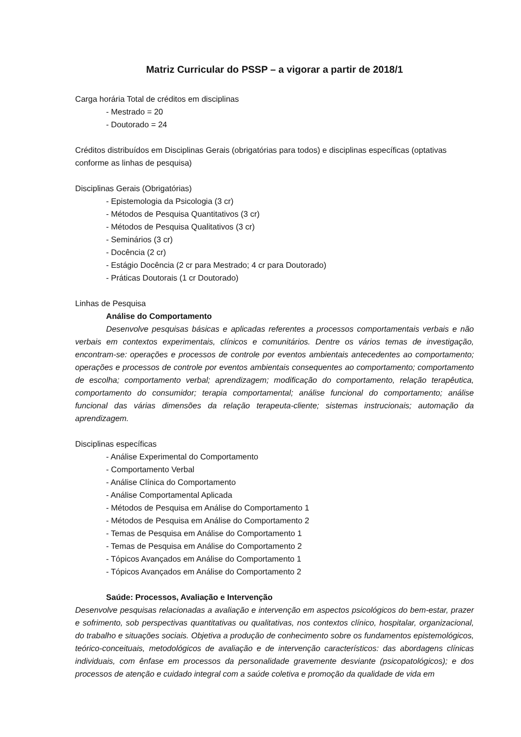Matriz Curricular do PSSP – a vigorar a partir de 2018/1
Carga horária Total de créditos em disciplinas
- Mestrado = 20
- Doutorado = 24
Créditos distribuídos em Disciplinas Gerais (obrigatórias para todos) e disciplinas específicas (optativas conforme as linhas de pesquisa)
Disciplinas Gerais (Obrigatórias)
- Epistemologia da Psicologia (3 cr)
- Métodos de Pesquisa Quantitativos (3 cr)
- Métodos de Pesquisa Qualitativos (3 cr)
- Seminários (3 cr)
- Docência (2 cr)
- Estágio Docência (2 cr para Mestrado; 4 cr para Doutorado)
- Práticas Doutorais (1 cr Doutorado)
Linhas de Pesquisa
Análise do Comportamento
Desenvolve pesquisas básicas e aplicadas referentes a processos comportamentais verbais e não verbais em contextos experimentais, clínicos e comunitários. Dentre os vários temas de investigação, encontram-se: operações e processos de controle por eventos ambientais antecedentes ao comportamento; operações e processos de controle por eventos ambientais consequentes ao comportamento; comportamento de escolha; comportamento verbal; aprendizagem; modificação do comportamento, relação terapêutica, comportamento do consumidor; terapia comportamental; análise funcional do comportamento; análise funcional das várias dimensões da relação terapeuta-cliente; sistemas instrucionais; automação da aprendizagem.
Disciplinas específicas
- Análise Experimental do Comportamento
- Comportamento Verbal
- Análise Clínica do Comportamento
- Análise Comportamental Aplicada
- Métodos de Pesquisa em Análise do Comportamento 1
- Métodos de Pesquisa em Análise do Comportamento 2
- Temas de Pesquisa em Análise do Comportamento 1
- Temas de Pesquisa em Análise do Comportamento 2
- Tópicos Avançados em Análise do Comportamento 1
- Tópicos Avançados em Análise do Comportamento 2
Saúde: Processos, Avaliação e Intervenção
Desenvolve pesquisas relacionadas a avaliação e intervenção em aspectos psicológicos do bem-estar, prazer e sofrimento, sob perspectivas quantitativas ou qualitativas, nos contextos clínico, hospitalar, organizacional, do trabalho e situações sociais. Objetiva a produção de conhecimento sobre os fundamentos epistemológicos, teórico-conceituais, metodológicos de avaliação e de intervenção característicos: das abordagens clínicas individuais, com ênfase em processos da personalidade gravemente desviante (psicopatológicos); e dos processos de atenção e cuidado integral com a saúde coletiva e promoção da qualidade de vida em